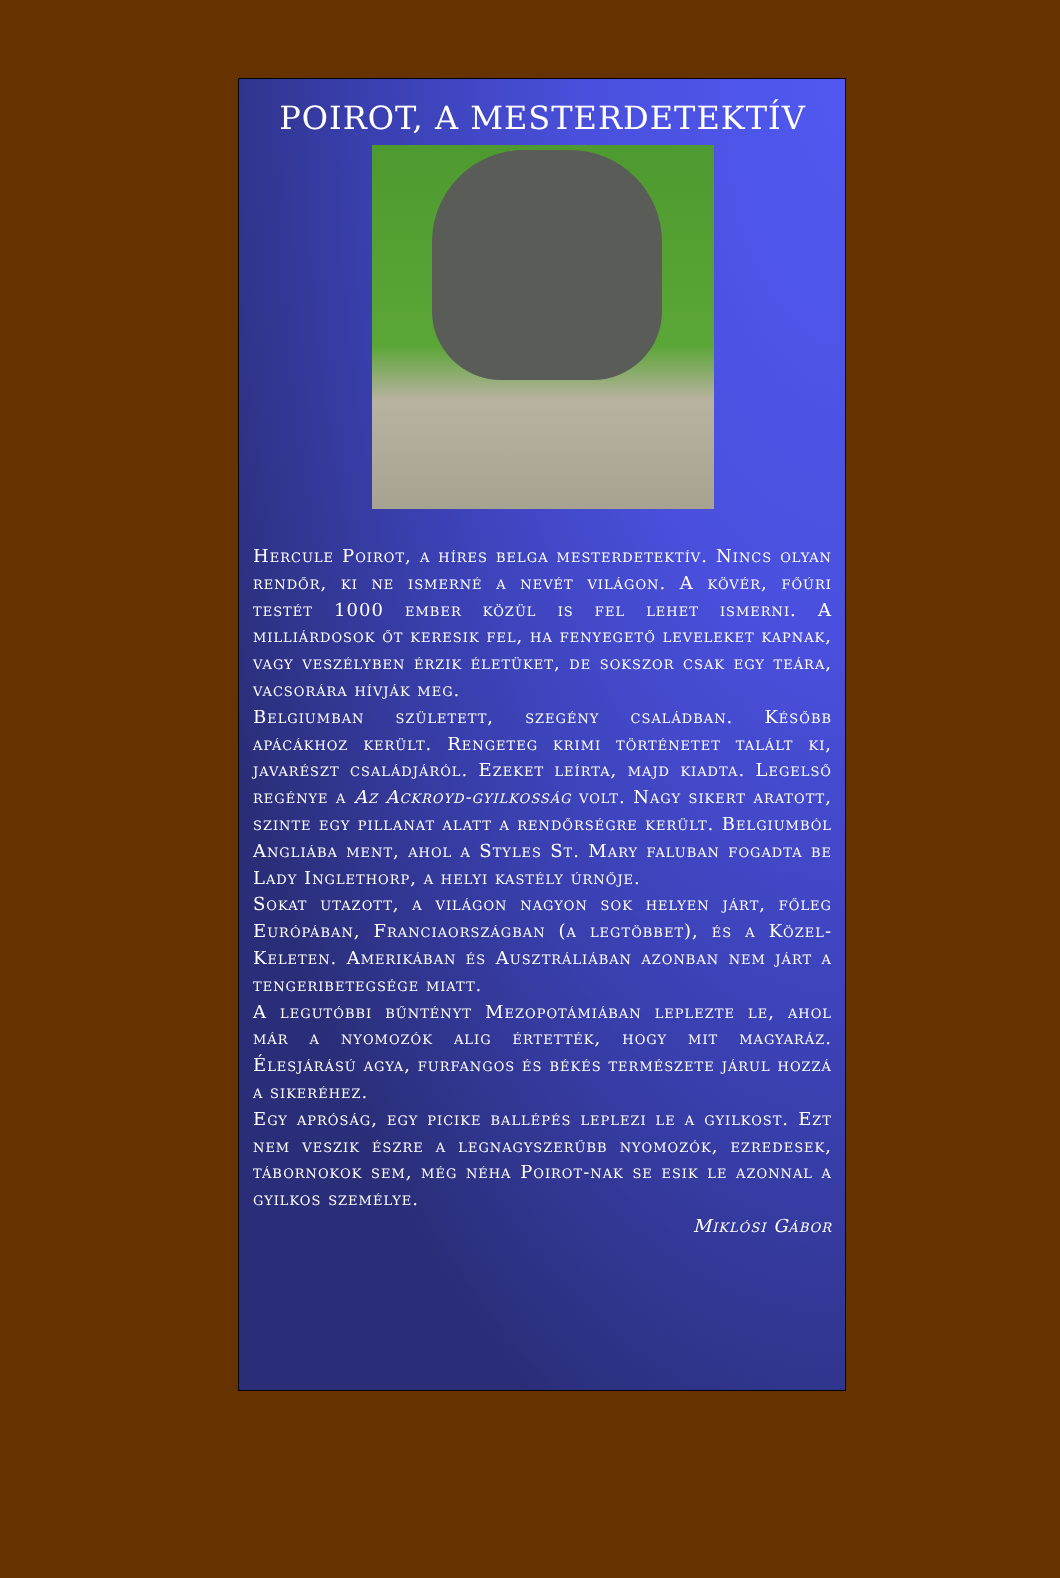POIROT, A MESTERDETEKTÍV
Hercule Poirot, a híres belga mesterdetektív. Nincs olyan rendőr, ki ne ismerné a nevét világon. A kövér, főúri testét 1000 ember közül is fel lehet ismerni. A milliárdosok őt keresik fel, ha fenyegető leveleket kapnak, vagy veszélyben érzik életüket, de sokszor csak egy teára, vacsorára hívják meg.
Belgiumban született, szegény családban. Később apácákhoz került. Rengeteg krimi történetet talált ki, javarészt családjáról. Ezeket leírta, majd kiadta. Legelső regénye a Az Ackroyd-gyilkosság volt. Nagy sikert aratott, szinte egy pillanat alatt a rendőrségre került. Belgiumból Angliába ment, ahol a Styles St. Mary faluban fogadta be Lady Inglethorp, a helyi kastély úrnője.
Sokat utazott, a világon nagyon sok helyen járt, főleg Európában, Franciaországban (a legtöbbet), és a Közel-Keleten. Amerikában és Ausztráliában azonban nem járt a tengeribetegsége miatt.
A legutóbbi bűntényt Mezopotámiában leplezte le, ahol már a nyomozók alig értették, hogy mit magyaráz. Élesjárású agya, furfangos és békés természete járul hozzá a sikeréhez.
Egy apróság, egy picike ballépés leplezi le a gyilkost. Ezt nem veszik észre a legnagyszerűbb nyomozók, ezredesek, tábornokok sem, még néha Poirot-nak se esik le azonnal a gyilkos személye.
Miklósi Gábor